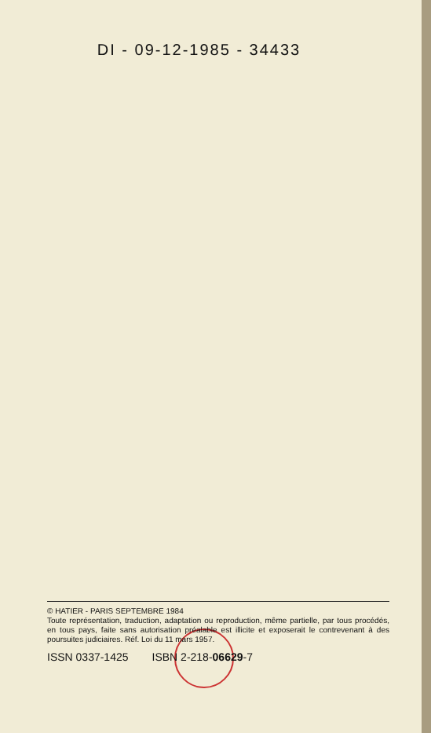DI - 09-12-1985 - 34433
© HATIER - PARIS SEPTEMBRE 1984
Toute représentation, traduction, adaptation ou reproduction, même partielle, par tous procédés, en tous pays, faite sans autorisation préalable est illicite et exposerait le contrevenant à des poursuites judiciaires. Réf. Loi du 11 mars 1957.
ISSN 0337-1425 ISBN 2-218-06629-7